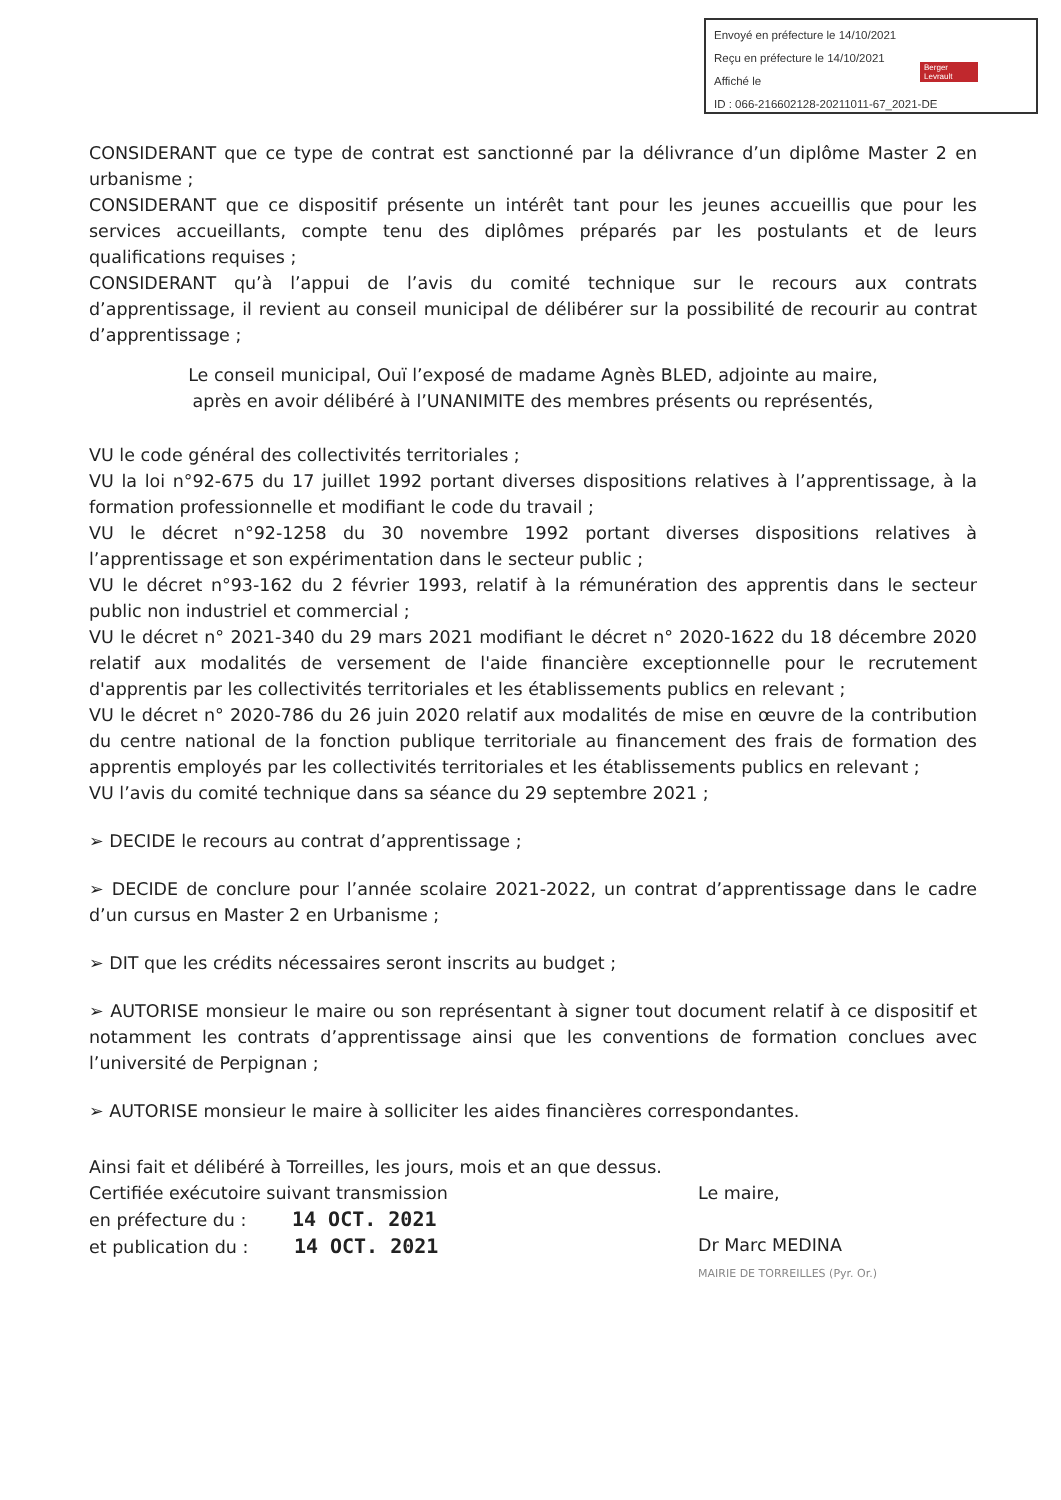Envoyé en préfecture le 14/10/2021
Reçu en préfecture le 14/10/2021
Affiché le
ID : 066-216602128-20211011-67_2021-DE
Berger Levrault
CONSIDERANT que ce type de contrat est sanctionné par la délivrance d’un diplôme Master 2 en urbanisme ;
CONSIDERANT que ce dispositif présente un intérêt tant pour les jeunes accueillis que pour les services accueillants, compte tenu des diplômes préparés par les postulants et de leurs qualifications requises ;
CONSIDERANT qu’à l’appui de l’avis du comité technique sur le recours aux contrats d’apprentissage, il revient au conseil municipal de délibérer sur la possibilité de recourir au contrat d’apprentissage ;
Le conseil municipal, Ouï l’exposé de madame Agnès BLED, adjointe au maire,
après en avoir délibéré à l’UNANIMITE des membres présents ou représentés,
VU le code général des collectivités territoriales ;
VU la loi n°92-675 du 17 juillet 1992 portant diverses dispositions relatives à l’apprentissage, à la formation professionnelle et modifiant le code du travail ;
VU le décret n°92-1258 du 30 novembre 1992 portant diverses dispositions relatives à l’apprentissage et son expérimentation dans le secteur public ;
VU le décret n°93-162 du 2 février 1993, relatif à la rémunération des apprentis dans le secteur public non industriel et commercial ;
VU le décret n° 2021-340 du 29 mars 2021 modifiant le décret n° 2020-1622 du 18 décembre 2020 relatif aux modalités de versement de l'aide financière exceptionnelle pour le recrutement d'apprentis par les collectivités territoriales et les établissements publics en relevant ;
VU le décret n° 2020-786 du 26 juin 2020 relatif aux modalités de mise en œuvre de la contribution du centre national de la fonction publique territoriale au financement des frais de formation des apprentis employés par les collectivités territoriales et les établissements publics en relevant ;
VU l’avis du comité technique dans sa séance du 29 septembre 2021 ;
➢ DECIDE le recours au contrat d’apprentissage ;
➢ DECIDE de conclure pour l’année scolaire 2021-2022, un contrat d’apprentissage dans le cadre d’un cursus en Master 2 en Urbanisme ;
➢ DIT que les crédits nécessaires seront inscrits au budget ;
➢ AUTORISE monsieur le maire ou son représentant à signer tout document relatif à ce dispositif et notamment les contrats d’apprentissage ainsi que les conventions de formation conclues avec l’université de Perpignan ;
➢ AUTORISE monsieur le maire à solliciter les aides financières correspondantes.
Ainsi fait et délibéré à Torreilles, les jours, mois et an que dessus.
Certifiée exécutoire suivant transmission
en préfecture du : 14 OCT. 2021
et publication du : 14 OCT. 2021
Le maire,
Dr Marc MEDINA
MAIRIE DE TORREILLES (Pyr. Or.)